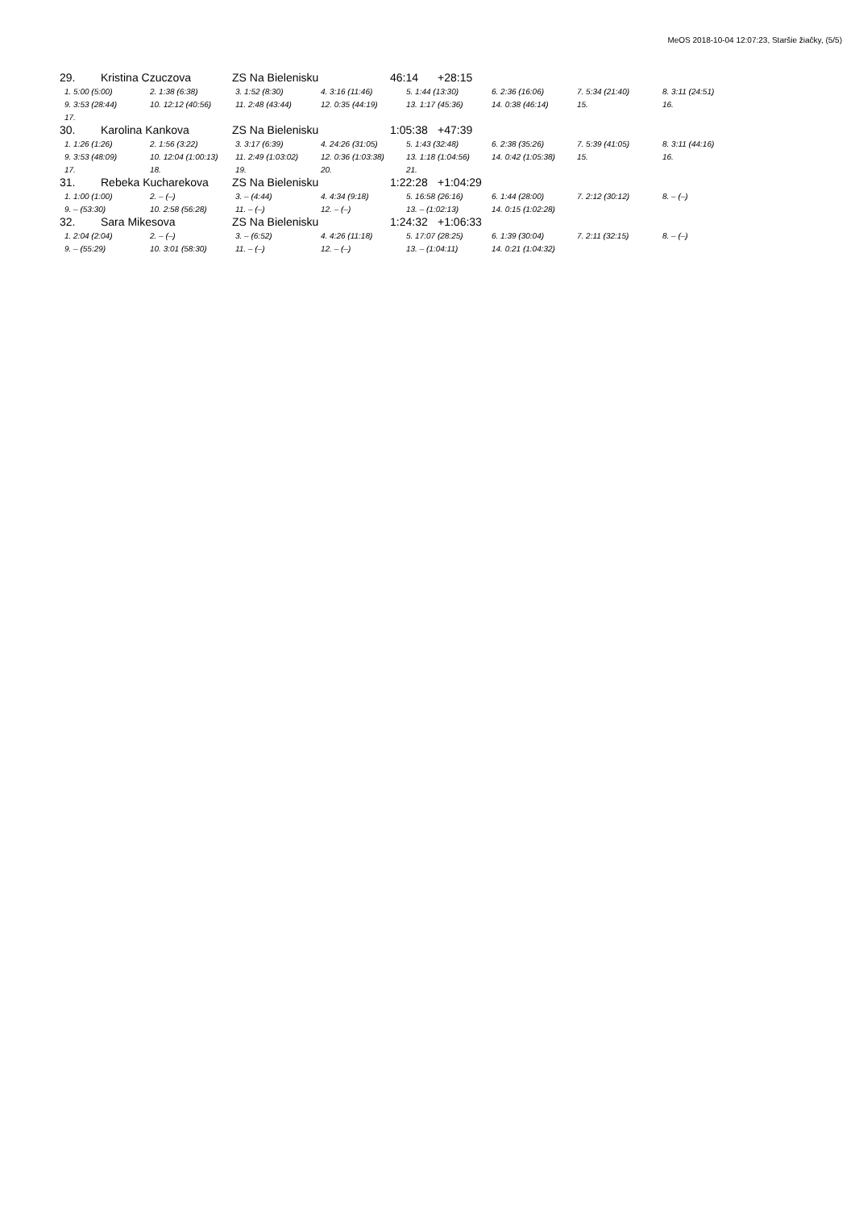MeOS 2018-10-04 12:07:23, Staršie žiačky, (5/5)
29. Kristina Czuczova ZS Na Bielenisku 46:14 +28:15
| 1. 5:00 (5:00) | 2. 1:38 (6:38) | 3. 1:52 (8:30) | 4. 3:16 (11:46) | 5. 1:44 (13:30) | 6. 2:36 (16:06) | 7. 5:34 (21:40) | 8. 3:11 (24:51) |
| 9. 3:53 (28:44) | 10. 12:12 (40:56) | 11. 2:48 (43:44) | 12. 0:35 (44:19) | 13. 1:17 (45:36) | 14. 0:38 (46:14) | 15. | 16. |
| 17. | | | | | | | |
30. Karolina Kankova ZS Na Bielenisku 1:05:38 +47:39
| 1. 1:26 (1:26) | 2. 1:56 (3:22) | 3. 3:17 (6:39) | 4. 24:26 (31:05) | 5. 1:43 (32:48) | 6. 2:38 (35:26) | 7. 5:39 (41:05) | 8. 3:11 (44:16) |
| 9. 3:53 (48:09) | 10. 12:04 (1:00:13) | 11. 2:49 (1:03:02) | 12. 0:36 (1:03:38) | 13. 1:18 (1:04:56) | 14. 0:42 (1:05:38) | 15. | 16. |
| 17. | 18. | 19. | 20. | 21. | | | |
31. Rebeka Kucharekova ZS Na Bielenisku 1:22:28 +1:04:29
| 1. 1:00 (1:00) | 2. – (–) | 3. – (4:44) | 4. 4:34 (9:18) | 5. 16:58 (26:16) | 6. 1:44 (28:00) | 7. 2:12 (30:12) | 8. – (–) |
| 9. – (53:30) | 10. 2:58 (56:28) | 11. – (–) | 12. – (–) | 13. – (1:02:13) | 14. 0:15 (1:02:28) | | |
32. Sara Mikesova ZS Na Bielenisku 1:24:32 +1:06:33
| 1. 2:04 (2:04) | 2. – (–) | 3. – (6:52) | 4. 4:26 (11:18) | 5. 17:07 (28:25) | 6. 1:39 (30:04) | 7. 2:11 (32:15) | 8. – (–) |
| 9. – (55:29) | 10. 3:01 (58:30) | 11. – (–) | 12. – (–) | 13. – (1:04:11) | 14. 0:21 (1:04:32) | | |